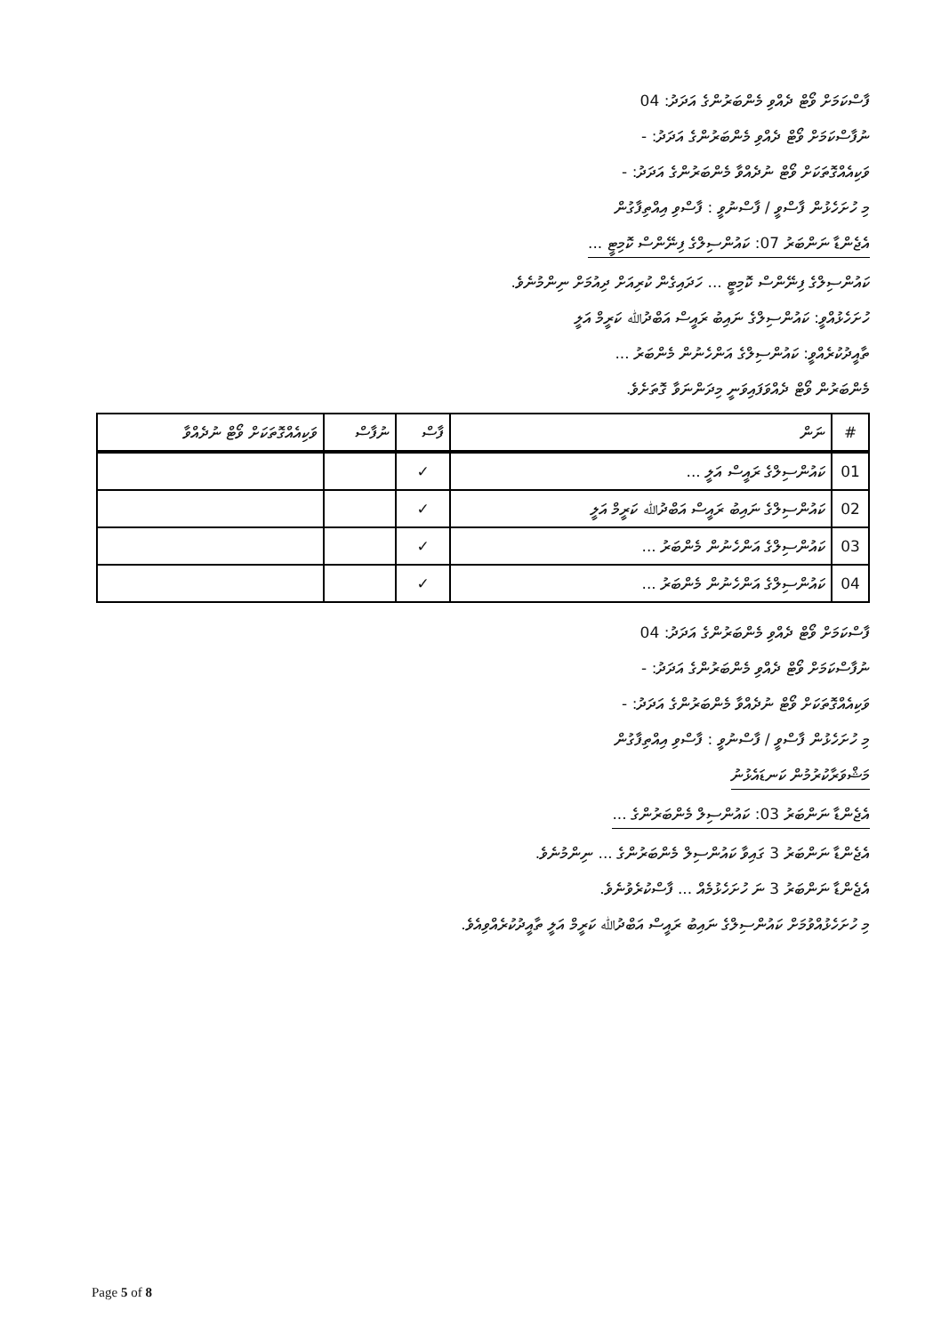ފާސްކަމަށް ވޯޓް ދެއްވި މެންބަރުންގެ އަދަދު: 04
ނުފާސްކަމަށް ވޯޓް ދެއްވި މެންބަރުންގެ އަދަދު: -
ވަކިއެއްގޮތަކަށް ވޯޓް ނުދެއްވާ މެންބަރުންގެ އަދަދު: -
މި ހުށަހެޅުން ފާސްވީ / ފާސްނުވީ : ފާސްވި އިއްތިފާގުން
އެޖެންޑާ ނަންބަރު 07: ކައުންސިލްގެ ފިނޭންސް ކޮމިޓީ ...
ކައުންސިލްގެ ފިނޭންސް ކޮމިޓީ ... ހަދައިގެން ކުރިއަށް ދިއުމަށް ނިންމުނެވެ.
ހުށަހެޅުއްވީ: ކައުންސިލްގެ ނައިބު ރައީސް އަބްދުﷲ ކަރީމް އަލީ
ތާއީދުކުރެއްވީ: ކައުންސިލްގެ އަންހެނުން މެންބަރު ...
މެންބަރުން ވޯޓް ދެއްވަފައިވަނީ މިދަންނަވާ ގޮތަށެވެ.
| # | ނަން | ފާސް | ނުފާސް | ވަކިއެއްގޮތަކަށް ވޯޓް ނުދެއްވާ |
| --- | --- | --- | --- | --- |
| 01 | ކައުންސިލްގެ ރައީސް އަލީ ... | ✓ | | |
| 02 | ކައުންސިލްގެ ނައިބު ރައީސް އަބްދުﷲ ކަރީމް އަލީ | ✓ | | |
| 03 | ކައުންސިލްގެ އަންހެނުން މެންބަރު ... | ✓ | | |
| 04 | ކައުންސިލްގެ އަންހެނުން މެންބަރު ... | ✓ | | |
ފާސްކަމަށް ވޯޓް ދެއްވި މެންބަރުންގެ އަދަދު: 04
ނުފާސްކަމަށް ވޯޓް ދެއްވި މެންބަރުންގެ އަދަދު: -
ވަކިއެއްގޮތަކަށް ވޯޓް ނުދެއްވާ މެންބަރުންގެ އަދަދު: -
މި ހުށަހެޅުން ފާސްވީ / ފާސްނުވީ : ފާސްވި އިއްތިފާގުން
މަޝްވަރާކުރުމުން ކަނޑައެޅުނު
އެޖެންޑާ ނަންބަރު 03: ކައުންސިލް މެންބަރުންގެ ...
އެޖެންޑާ ނަންބަރު 3 ގައިވާ ކައުންސިލް މެންބަރުންގެ ... ނިންމުނެވެ.
އެޖެންޑާ ނަންބަރު 3 ނަ ހުށަހެޅުމެއް ... ފާސްކުރެވުނެވެ.
މި ހުށަހެޅުއްވުމަށް ކައުންސިލްގެ ނައިބު ރައީސް އަބްދުﷲ ކަރީމް އަލީ ތާއީދުކުރެއްވިއެވެ.
Page 5 of 8